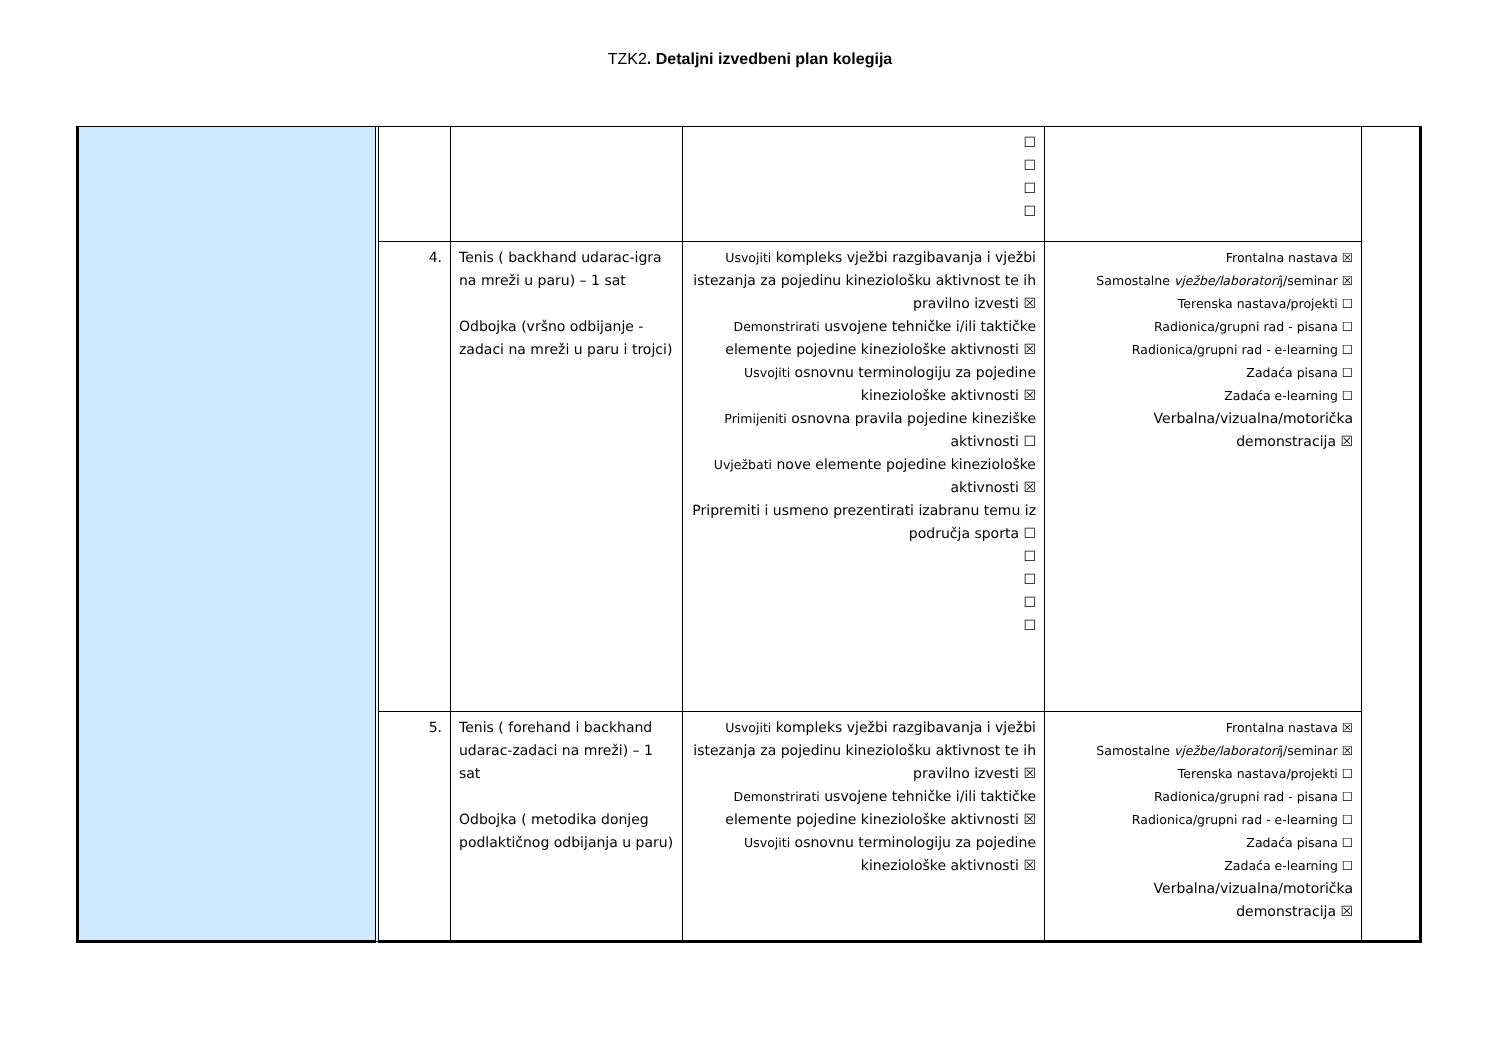TZK2. Detaljni izvedbeni plan kolegija
| | | | | ☐ ☐ ☐ ☐ | | |
| | | 4. | Tenis ( backhand udarac-igra na mreži u paru) – 1 sat Odbojka (vršno odbijanje - zadaci na mreži u paru i trojci) | Usvojiti kompleks vježbi razgibavanja i vježbi istezanja za pojedinu kineziološku aktivnost te ih pravilno izvesti ☒ Demonstrirati usvojene tehničke i/ili taktičke elemente pojedine kineziološke aktivnosti ☒ Usvojiti osnovnu terminologiju za pojedine kineziološke aktivnosti ☒ Primijeniti osnovna pravila pojedine kineziške aktivnosti ☐ Uvježbati nove elemente pojedine kineziološke aktivnosti ☒ Pripremiti i usmeno prezentirati izabranu temu iz područja sporta ☐ ☐ ☐ ☐ ☐ | Frontalna nastava ☒ Samostalne vježbe/laboratori j/seminar ☒ Terenska nastava/projekti ☐ Radionica/grupni rad - pisana ☐ Radionica/grupni rad - e-learning ☐ Zadaća pisana ☐ Zadaća e-learning ☐ Verbalna/vizualna/motorička demonstracija ☒ | |
| | | 5. | Tenis ( forehand i backhand udarac-zadaci na mreži) – 1 sat Odbojka ( metodika donjeg podlaktičnog odbijanja u paru) | Usvojiti kompleks vježbi razgibavanja i vježbi istezanja za pojedinu kineziološku aktivnost te ih pravilno izvesti ☒ Demonstrirati usvojene tehničke i/ili taktičke elemente pojedine kineziološke aktivnosti ☒ Usvojiti osnovnu terminologiju za pojedine kineziološke aktivnosti ☒ | Frontalna nastava ☒ Samostalne vježbe/laboratori j/seminar ☒ Terenska nastava/projekti ☐ Radionica/grupni rad - pisana ☐ Radionica/grupni rad - e-learning ☐ Zadaća pisana ☐ Zadaća e-learning ☐ Verbalna/vizualna/motorička demonstracija ☒ | |